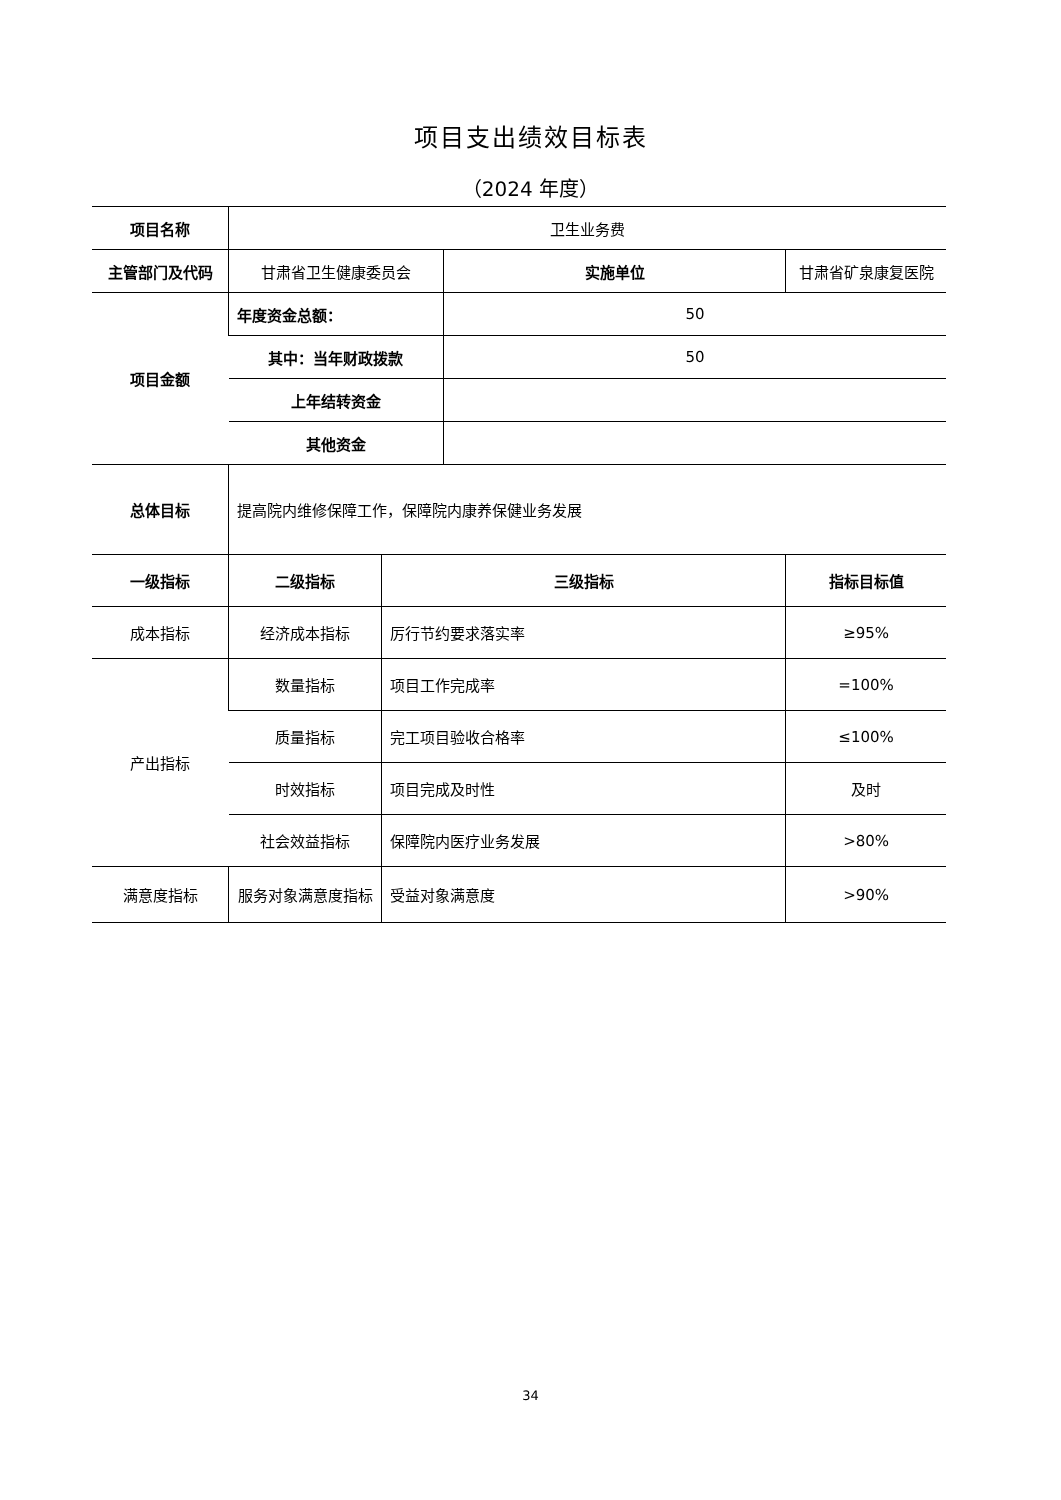项目支出绩效目标表
（2024 年度）
| 项目名称 | 卫生业务费 | | | |
| 主管部门及代码 | 甘肃省卫生健康委员会 | | 实施单位 | 甘肃省矿泉康复医院 |
| 项目金额 | 年度资金总额： | | 50 | |
| | 其中：当年财政拨款 | | 50 | |
| | 上年结转资金 | | | |
| | 其他资金 | | | |
| 总体目标 | 提高院内维修保障工作，保障院内康养保健业务发展 | | | |
| 一级指标 | 二级指标 | 三级指标 | | 指标目标值 |
| 成本指标 | 经济成本指标 | 厉行节约要求落实率 | | ≥95% |
| 产出指标 | 数量指标 | 项目工作完成率 | | =100% |
| | 质量指标 | 完工项目验收合格率 | | ≤100% |
| | 时效指标 | 项目完成及时性 | | 及时 |
| | 社会效益指标 | 保障院内医疗业务发展 | | >80% |
| 满意度指标 | 服务对象满意度指标 | 受益对象满意度 | | >90% |
34